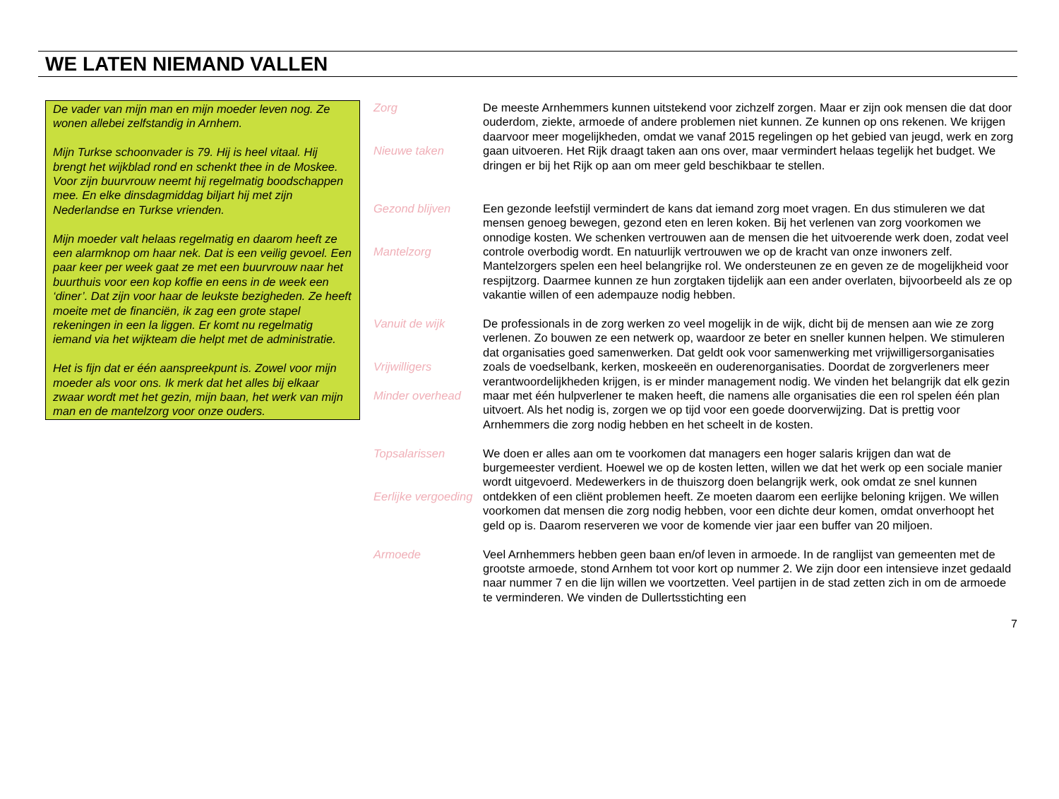WE LATEN NIEMAND VALLEN
De vader van mijn man en mijn moeder leven nog. Ze wonen allebei zelfstandig in Arnhem.
Mijn Turkse schoonvader is 79. Hij is heel vitaal. Hij brengt het wijkblad rond en schenkt thee in de Moskee. Voor zijn buurvrouw neemt hij regelmatig boodschappen mee. En elke dinsdagmiddag biljart hij met zijn Nederlandse en Turkse vrienden.
Mijn moeder valt helaas regelmatig en daarom heeft ze een alarmknop om haar nek. Dat is een veilig gevoel. Een paar keer per week gaat ze met een buurvrouw naar het buurthuis voor een kop koffie en eens in de week een ‘diner’. Dat zijn voor haar de leukste bezigheden. Ze heeft moeite met de financiën, ik zag een grote stapel rekeningen in een la liggen. Er komt nu regelmatig iemand via het wijkteam die helpt met de administratie.
Het is fijn dat er één aanspreekpunt is. Zowel voor mijn moeder als voor ons. Ik merk dat het alles bij elkaar zwaar wordt met het gezin, mijn baan, het werk van mijn man en de mantelzorg voor onze ouders.
Zorg
Nieuwe taken
De meeste Arnhemmers kunnen uitstekend voor zichzelf zorgen. Maar er zijn ook mensen die dat door ouderdom, ziekte, armoede of andere problemen niet kunnen. Ze kunnen op ons rekenen. We krijgen daarvoor meer mogelijkheden, omdat we vanaf 2015 regelingen op het gebied van jeugd, werk en zorg gaan uitvoeren. Het Rijk draagt taken aan ons over, maar vermindert helaas tegelijk het budget. We dringen er bij het Rijk op aan om meer geld beschikbaar te stellen.
Gezond blijven
Mantelzorg
Een gezonde leefstijl vermindert de kans dat iemand zorg moet vragen. En dus stimuleren we dat mensen genoeg bewegen, gezond eten en leren koken. Bij het verlenen van zorg voorkomen we onnodige kosten. We schenken vertrouwen aan de mensen die het uitvoerende werk doen, zodat veel controle overbodig wordt. En natuurlijk vertrouwen we op de kracht van onze inwoners zelf. Mantelzorgers spelen een heel belangrijke rol. We ondersteunen ze en geven ze de mogelijkheid voor respijtzorg. Daarmee kunnen ze hun zorgtaken tijdelijk aan een ander overlaten, bijvoorbeeld als ze op vakantie willen of een adempauze nodig hebben.
Vanuit de wijk
Vrijwilligers
Minder overhead
De professionals in de zorg werken zo veel mogelijk in de wijk, dicht bij de mensen aan wie ze zorg verlenen. Zo bouwen ze een netwerk op, waardoor ze beter en sneller kunnen helpen. We stimuleren dat organisaties goed samenwerken. Dat geldt ook voor samenwerking met vrijwilligersorganisaties zoals de voedselbank, kerken, moskeeën en ouderenorganisaties. Doordat de zorgverleners meer verantwoordelijkheden krijgen, is er minder management nodig. We vinden het belangrijk dat elk gezin maar met één hulpverlener te maken heeft, die namens alle organisaties die een rol spelen één plan uitvoert. Als het nodig is, zorgen we op tijd voor een goede doorverwijzing. Dat is prettig voor Arnhemmers die zorg nodig hebben en het scheelt in de kosten.
Topsalarissen
Eerlijke vergoeding
We doen er alles aan om te voorkomen dat managers een hoger salaris krijgen dan wat de burgemeester verdient. Hoewel we op de kosten letten, willen we dat het werk op een sociale manier wordt uitgevoerd. Medewerkers in de thuiszorg doen belangrijk werk, ook omdat ze snel kunnen ontdekken of een cliënt problemen heeft. Ze moeten daarom een eerlijke beloning krijgen. We willen voorkomen dat mensen die zorg nodig hebben, voor een dichte deur komen, omdat onverhoopt het geld op is. Daarom reserveren we voor de komende vier jaar een buffer van 20 miljoen.
Armoede Veel Arnhemmers hebben geen baan en/of leven in armoede. In de ranglijst van gemeenten met de grootste armoede, stond Arnhem tot voor kort op nummer 2. We zijn door een intensieve inzet gedaald naar nummer 7 en die lijn willen we voortzetten. Veel partijen in de stad zetten zich in om de armoede te verminderen. We vinden de Dullertsstichting een
7